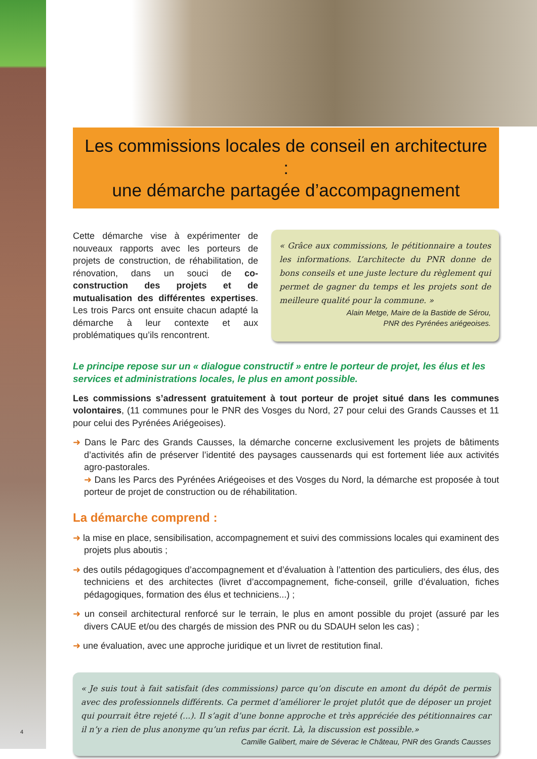Les commissions locales de conseil en architecture :
une démarche partagée d’accompagnement
Cette démarche vise à expérimenter de nouveaux rapports avec les porteurs de projets de construction, de réhabilitation, de rénovation, dans un souci de co-construction des projets et de mutualisation des différentes expertises. Les trois Parcs ont ensuite chacun adapté la démarche à leur contexte et aux problématiques qu’ils rencontrent.
« Grâce aux commissions, le pétitionnaire a toutes les informations. L’architecte du PNR donne de bons conseils et une juste lecture du règlement qui permet de gagner du temps et les projets sont de meilleure qualité pour la commune. »
Alain Metge, Maire de la Bastide de Sérou,
PNR des Pyrénées ariégeoises.
Le principe repose sur un « dialogue constructif » entre le porteur de projet, les élus et les services et administrations locales, le plus en amont possible.
Les commissions s’adressent gratuitement à tout porteur de projet situé dans les communes volontaires, (11 communes pour le PNR des Vosges du Nord, 27 pour celui des Grands Causses et 11 pour celui des Pyrénées Ariégeoises).
➜ Dans le Parc des Grands Causses, la démarche concerne exclusivement les projets de bâtiments d’activités afin de préserver l’identité des paysages caussenards qui est fortement liée aux activités agro-pastorales.
➜ Dans les Parcs des Pyrénées Ariégeoises et des Vosges du Nord, la démarche est proposée à tout porteur de projet de construction ou de réhabilitation.
La démarche comprend :
➜ la mise en place, sensibilisation, accompagnement et suivi des commissions locales qui examinent des projets plus aboutis ;
➜ des outils pédagogiques d’accompagnement et d’évaluation à l’attention des particuliers, des élus, des techniciens et des architectes (livret d’accompagnement, fiche-conseil, grille d’évaluation, fiches pédagogiques, formation des élus et techniciens...) ;
➜ un conseil architectural renforcé sur le terrain, le plus en amont possible du projet (assuré par les divers CAUE et/ou des chargés de mission des PNR ou du SDAUH selon les cas) ;
➜ une évaluation, avec une approche juridique et un livret de restitution final.
« Je suis tout à fait satisfait (des commissions) parce qu’on discute en amont du dépôt de permis avec des professionnels différents. Ca permet d’améliorer le projet plutôt que de déposer un projet qui pourrait être rejeté (...). Il s’agit d’une bonne approche et très appréciée des pétitionnaires car il n’y a rien de plus anonyme qu’un refus par écrit. Là, la discussion est possible.»
Camille Galibert, maire de Séverac le Château, PNR des Grands Causses
4